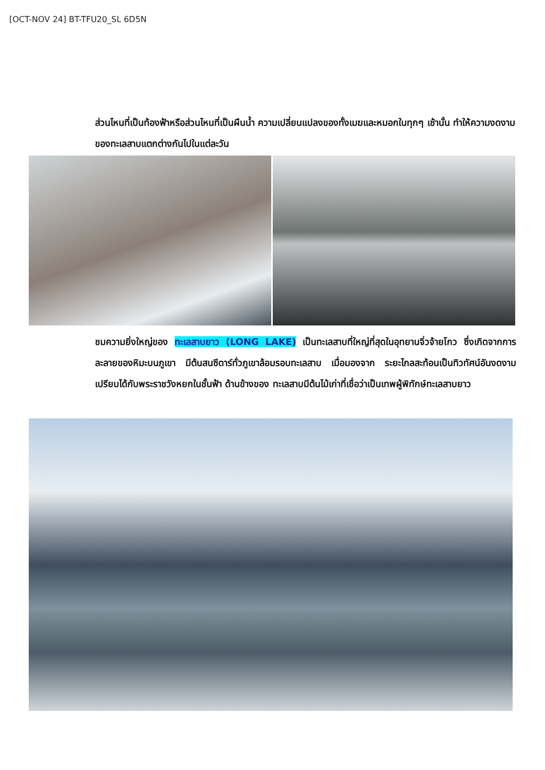[OCT-NOV 24] BT-TFU20_SL 6D5N
ส่วนไหนที่เป็นท้องฟ้าหรือส่วนไหนที่เป็นผืนน้ำ ความเปลี่ยนแปลงของทั้งเมฆและหมอกในทุกๆ เช้านั้น ทำให้ความงดงามของทะเลสาบแตกต่างกันไปในแต่ละวัน
ชมความยิ่งใหญ่ของ ทะเลสาบยาว (LONG LAKE) เป็นทะเลสาบที่ใหญ่ที่สุดในอุทยานจิ่วจ้ายโกว ซึ่งเกิดจากการละลายของหิมะบนภูเขา มีต้นสนซีดาร์ทั่วภูเขาล้อมรอบทะเลสาบ เมื่อมองจาก ระยะไกลสะท้อนเป็นทิวทัศน์อันงดงามเปรียบได้กับพระราชวังหยกในชั้นฟ้า ด้านข้างของ ทะเลสาบมีต้นไม้เก่าที่เชื่อว่าเป็นเทพผู้พิทักษ์ทะเลสาบยาว